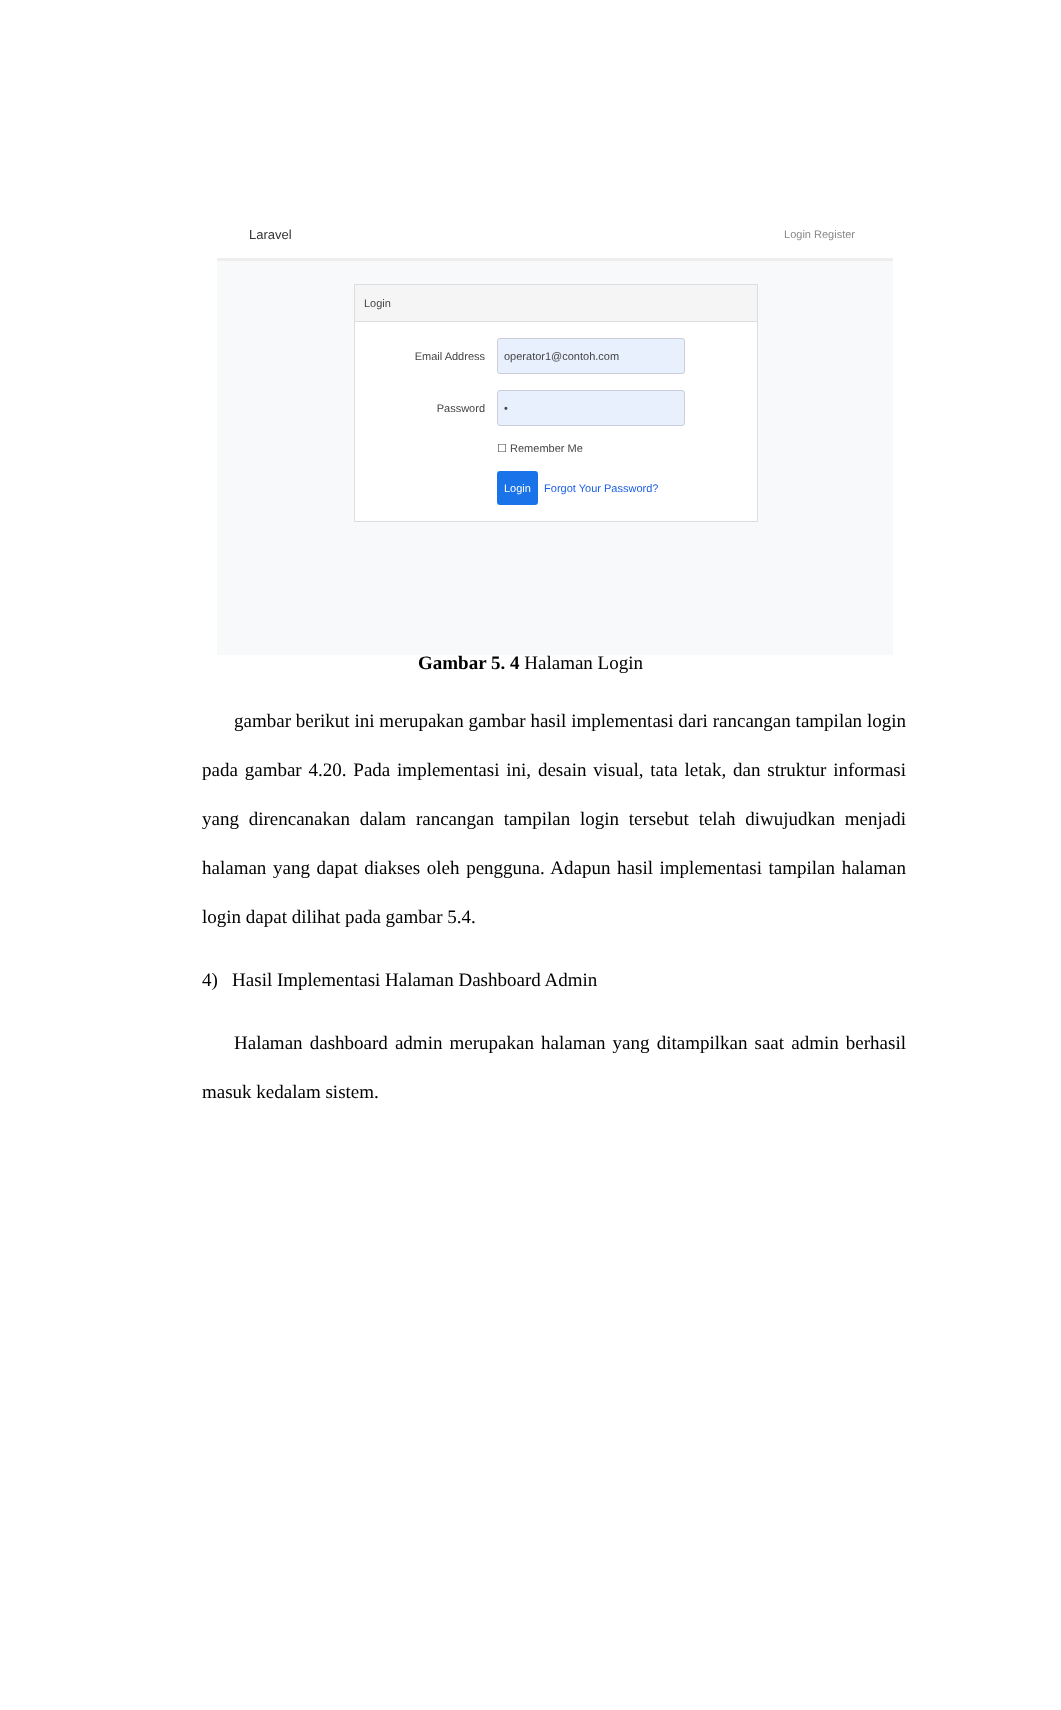Laravel Login Register
Login
Email Address operator1@contoh.com
Password •
☐ Remember Me
Login Forgot Your Password?
Gambar 5. 4 Halaman Login
gambar berikut ini merupakan gambar hasil implementasi dari rancangan tampilan login pada gambar 4.20. Pada implementasi ini, desain visual, tata letak, dan struktur informasi yang direncanakan dalam rancangan tampilan login tersebut telah diwujudkan menjadi halaman yang dapat diakses oleh pengguna. Adapun hasil implementasi tampilan halaman login dapat dilihat pada gambar 5.4.
4) Hasil Implementasi Halaman Dashboard Admin
Halaman dashboard admin merupakan halaman yang ditampilkan saat admin berhasil masuk kedalam sistem.